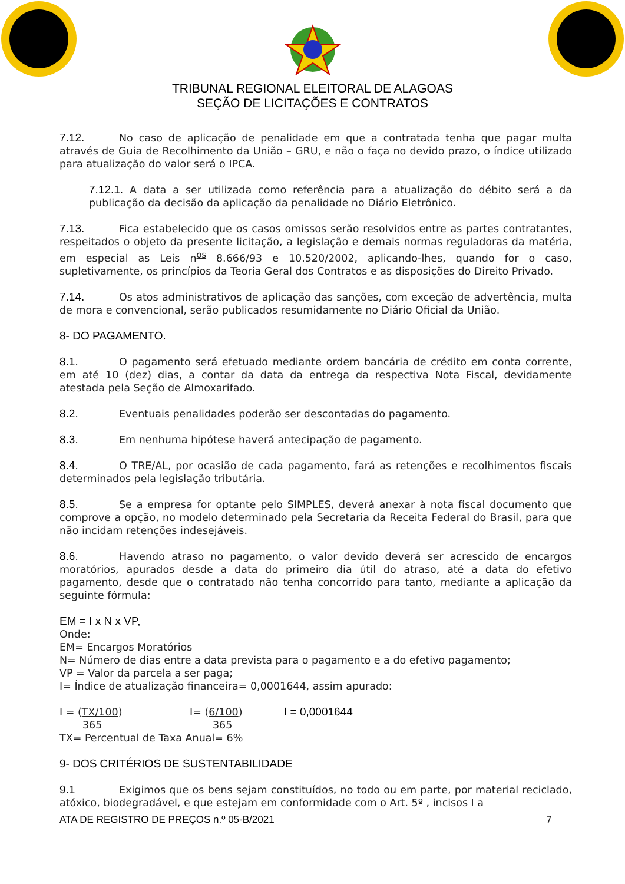TRIBUNAL REGIONAL ELEITORAL DE ALAGOAS
SEÇÃO DE LICITAÇÕES E CONTRATOS
7.12. No caso de aplicação de penalidade em que a contratada tenha que pagar multa através de Guia de Recolhimento da União – GRU, e não o faça no devido prazo, o índice utilizado para atualização do valor será o IPCA.
7.12.1. A data a ser utilizada como referência para a atualização do débito será a da publicação da decisão da aplicação da penalidade no Diário Eletrônico.
7.13. Fica estabelecido que os casos omissos serão resolvidos entre as partes contratantes, respeitados o objeto da presente licitação, a legislação e demais normas reguladoras da matéria, em especial as Leis n<sup>os</sup> 8.666/93 e 10.520/2002, aplicando-lhes, quando for o caso, supletivamente, os princípios da Teoria Geral dos Contratos e as disposições do Direito Privado.
7.14. Os atos administrativos de aplicação das sanções, com exceção de advertência, multa de mora e convencional, serão publicados resumidamente no Diário Oficial da União.
8- DO PAGAMENTO.
8.1. O pagamento será efetuado mediante ordem bancária de crédito em conta corrente, em até 10 (dez) dias, a contar da data da entrega da respectiva Nota Fiscal, devidamente atestada pela Seção de Almoxarifado.
8.2. Eventuais penalidades poderão ser descontadas do pagamento.
8.3. Em nenhuma hipótese haverá antecipação de pagamento.
8.4. O TRE/AL, por ocasião de cada pagamento, fará as retenções e recolhimentos fiscais determinados pela legislação tributária.
8.5. Se a empresa for optante pelo SIMPLES, deverá anexar à nota fiscal documento que comprove a opção, no modelo determinado pela Secretaria da Receita Federal do Brasil, para que não incidam retenções indesejáveis.
8.6. Havendo atraso no pagamento, o valor devido deverá ser acrescido de encargos moratórios, apurados desde a data do primeiro dia útil do atraso, até a data do efetivo pagamento, desde que o contratado não tenha concorrido para tanto, mediante a aplicação da seguinte fórmula:
EM = I x N x VP,
Onde:
EM= Encargos Moratórios
N= Número de dias entre a data prevista para o pagamento e a do efetivo pagamento;
VP = Valor da parcela a ser paga;
I= Índice de atualização financeira= 0,0001644, assim apurado:
I = (TX/100)
365 I= (6/100)
365 I = 0,0001644
TX= Percentual de Taxa Anual= 6%
9- DOS CRITÉRIOS DE SUSTENTABILIDADE
9.1 Exigimos que os bens sejam constituídos, no todo ou em parte, por material reciclado, atóxico, biodegradável, e que estejam em conformidade com o Art. 5º , incisos I a
ATA DE REGISTRO DE PREÇOS n.º 05-B/2021 7